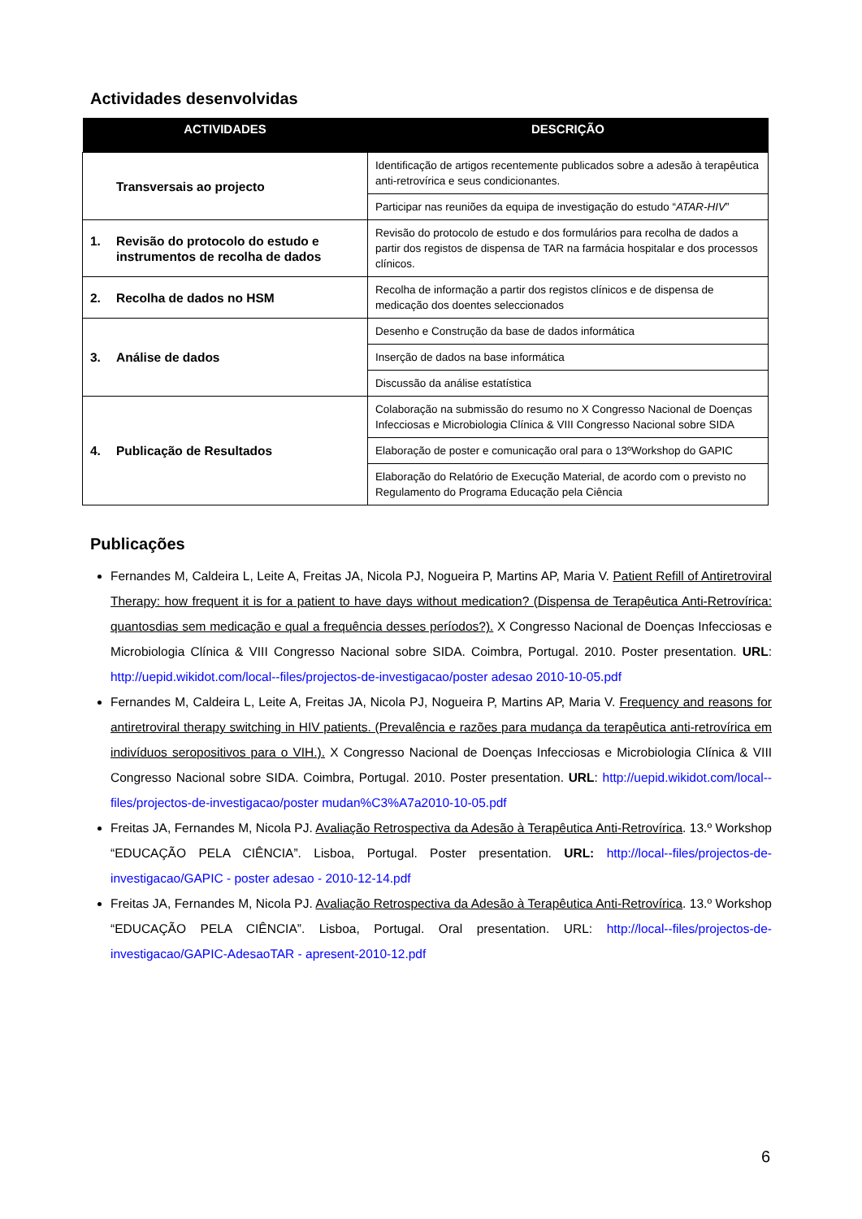Actividades desenvolvidas
| ACTIVIDADES | DESCRIÇÃO |
| --- | --- |
| Transversais ao projecto | Identificação de artigos recentemente publicados sobre a adesão à terapêutica anti-retrovírica e seus condicionantes. |
| | Participar nas reuniões da equipa de investigação do estudo “ ATAR-HIV ” |
| 1. Revisão do protocolo do estudo e instrumentos de recolha de dados | Revisão do protocolo de estudo e dos formulários para recolha de dados a partir dos registos de dispensa de TAR na farmácia hospitalar e dos processos clínicos. |
| 2. Recolha de dados no HSM | Recolha de informação a partir dos registos clínicos e de dispensa de medicação dos doentes seleccionados |
| 3. Análise de dados | Desenho e Construção da base de dados informática |
| | Inserção de dados na base informática |
| | Discussão da análise estatística |
| 4. Publicação de Resultados | Colaboração na submissão do resumo no X Congresso Nacional de Doenças Infecciosas e Microbiologia Clínica & VIII Congresso Nacional sobre SIDA |
| | Elaboração de poster e comunicação oral para o 13ºWorkshop do GAPIC |
| | Elaboração do Relatório de Execução Material, de acordo com o previsto no Regulamento do Programa Educação pela Ciência |
Publicações
Fernandes M, Caldeira L, Leite A, Freitas JA, Nicola PJ, Nogueira P, Martins AP, Maria V. Patient Refill of Antiretroviral Therapy: how frequent it is for a patient to have days without medication? (Dispensa de Terapêutica Anti-Retrovírica: quantosdias sem medicação e qual a frequência desses períodos?). X Congresso Nacional de Doenças Infecciosas e Microbiologia Clínica & VIII Congresso Nacional sobre SIDA. Coimbra, Portugal. 2010. Poster presentation. URL: http://uepid.wikidot.com/local--files/projectos-de-investigacao/poster adesao 2010-10-05.pdf
Fernandes M, Caldeira L, Leite A, Freitas JA, Nicola PJ, Nogueira P, Martins AP, Maria V. Frequency and reasons for antiretroviral therapy switching in HIV patients. (Prevalência e razões para mudança da terapêutica anti-retrovírica em indivíduos seropositivos para o VIH.). X Congresso Nacional de Doenças Infecciosas e Microbiologia Clínica & VIII Congresso Nacional sobre SIDA. Coimbra, Portugal. 2010. Poster presentation. URL: http://uepid.wikidot.com/local--files/projectos-de-investigacao/poster mudan%C3%A7a2010-10-05.pdf
Freitas JA, Fernandes M, Nicola PJ. Avaliação Retrospectiva da Adesão à Terapêutica Anti-Retrovírica. 13.º Workshop “EDUCAÇÃO PELA CIÊNCIA”. Lisboa, Portugal. Poster presentation. URL: http://local--files/projectos-de-investigacao/GAPIC - poster adesao - 2010-12-14.pdf
Freitas JA, Fernandes M, Nicola PJ. Avaliação Retrospectiva da Adesão à Terapêutica Anti-Retrovírica. 13.º Workshop “EDUCAÇÃO PELA CIÊNCIA”. Lisboa, Portugal. Oral presentation. URL: http://local--files/projectos-de-investigacao/GAPIC-AdesaoTAR - apresent-2010-12.pdf
6